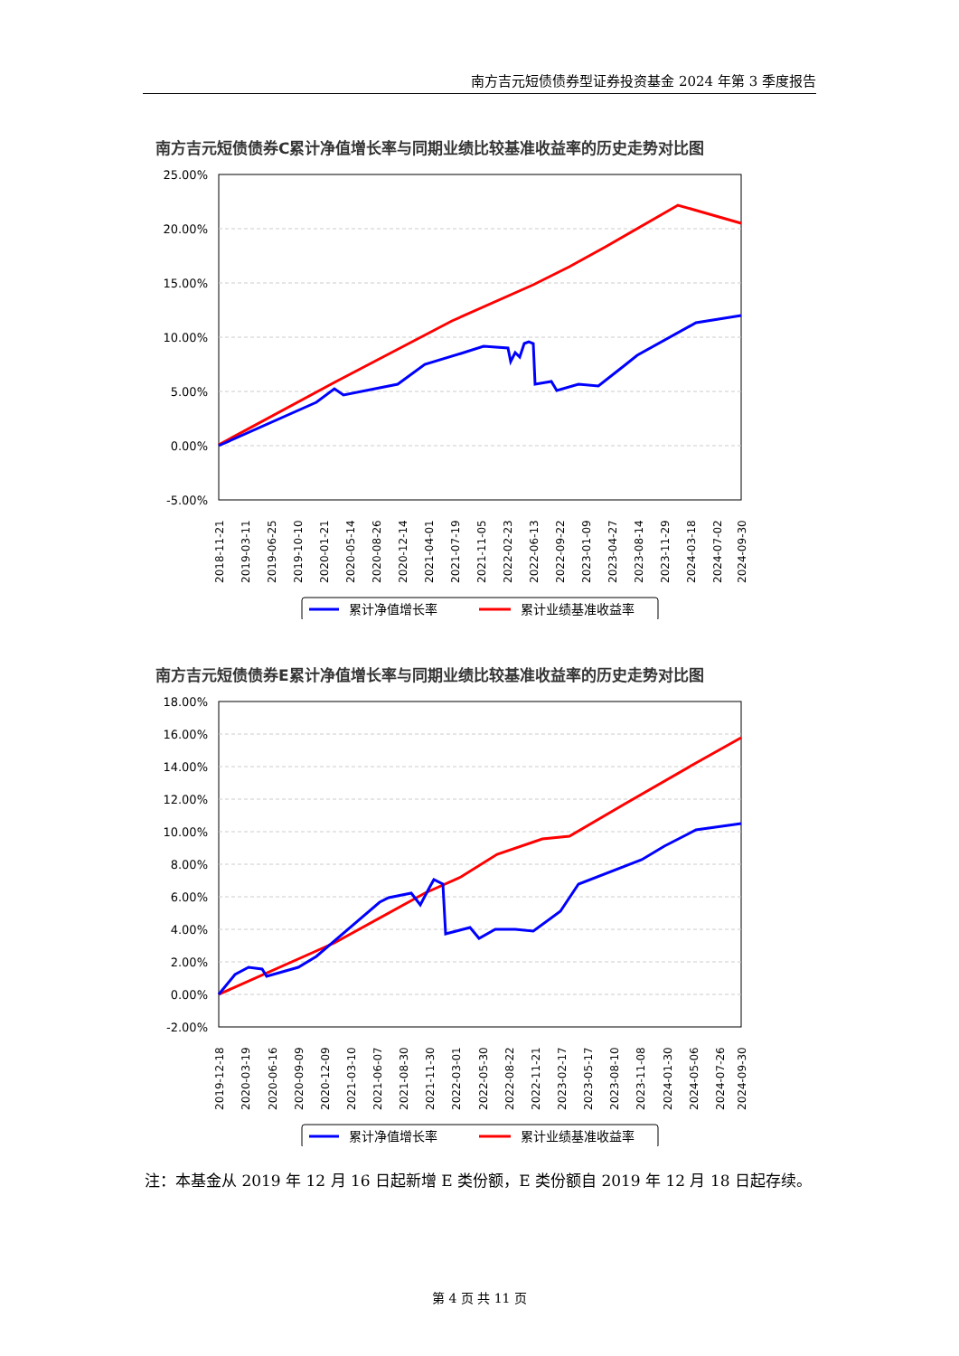南方吉元短债债券型证券投资基金 2024 年第 3 季度报告
南方吉元短债债券C累计净值增长率与同期业绩比较基准收益率的历史走势对比图
25.00%
20.00%
15.00%
10.00%
5.00%
0.00%
-5.00%
2018-11-21
2019-03-11
2019-06-25
2019-10-10
2020-01-21
2020-05-14
2020-08-26
2020-12-14
2021-04-01
2021-07-19
2021-11-05
2022-02-23
2022-06-13
2022-09-22
2023-01-09
2023-04-27
2023-08-14
2023-11-29
2024-03-18
2024-07-02
2024-09-30
累计净值增长率
累计业绩基准收益率
南方吉元短债债券E累计净值增长率与同期业绩比较基准收益率的历史走势对比图
18.00%
16.00%
14.00%
12.00%
10.00%
8.00%
6.00%
4.00%
2.00%
0.00%
-2.00%
2019-12-18
2020-03-19
2020-06-16
2020-09-09
2020-12-09
2021-03-10
2021-06-07
2021-08-30
2021-11-30
2022-03-01
2022-05-30
2022-08-22
2022-11-21
2023-02-17
2023-05-17
2023-08-10
2023-11-08
2024-01-30
2024-05-06
2024-07-26
2024-09-30
累计净值增长率
累计业绩基准收益率
注：本基金从 2019 年 12 月 16 日起新增 E 类份额，E 类份额自 2019 年 12 月 18 日起存续。
第 4 页 共 11 页